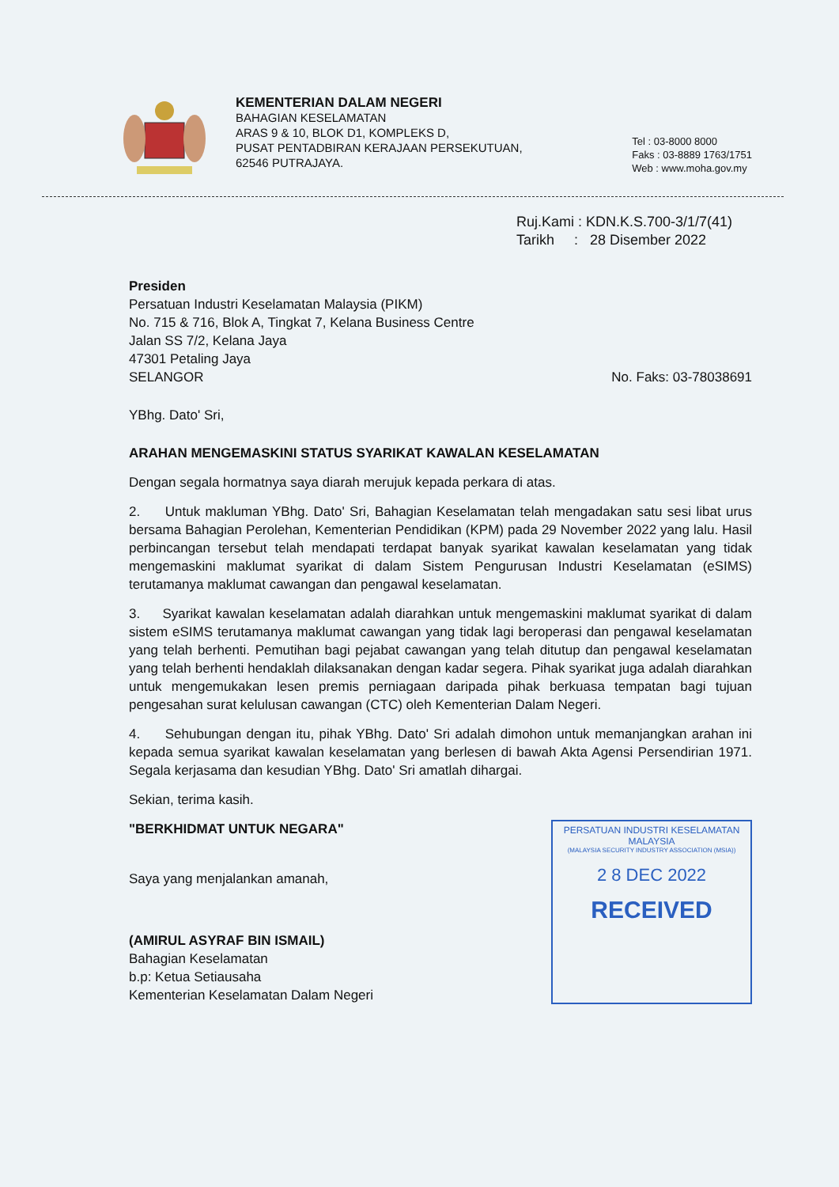KEMENTERIAN DALAM NEGERI
BAHAGIAN KESELAMATAN
ARAS 9 & 10, BLOK D1, KOMPLEKS D,
PUSAT PENTADBIRAN KERAJAAN PERSEKUTUAN,
62546 PUTRAJAYA.
Tel : 03-8000 8000
Faks : 03-8889 1763/1751
Web : www.moha.gov.my
Ruj.Kami : KDN.K.S.700-3/1/7(41)
Tarikh : 28 Disember 2022
Presiden
Persatuan Industri Keselamatan Malaysia (PIKM)
No. 715 & 716, Blok A, Tingkat 7, Kelana Business Centre
Jalan SS 7/2, Kelana Jaya
47301 Petaling Jaya
SELANGOR No. Faks: 03-78038691
YBhg. Dato' Sri,
ARAHAN MENGEMASKINI STATUS SYARIKAT KAWALAN KESELAMATAN
Dengan segala hormatnya saya diarah merujuk kepada perkara di atas.
2. Untuk makluman YBhg. Dato' Sri, Bahagian Keselamatan telah mengadakan satu sesi libat urus bersama Bahagian Perolehan, Kementerian Pendidikan (KPM) pada 29 November 2022 yang lalu. Hasil perbincangan tersebut telah mendapati terdapat banyak syarikat kawalan keselamatan yang tidak mengemaskini maklumat syarikat di dalam Sistem Pengurusan Industri Keselamatan (eSIMS) terutamanya maklumat cawangan dan pengawal keselamatan.
3. Syarikat kawalan keselamatan adalah diarahkan untuk mengemaskini maklumat syarikat di dalam sistem eSIMS terutamanya maklumat cawangan yang tidak lagi beroperasi dan pengawal keselamatan yang telah berhenti. Pemutihan bagi pejabat cawangan yang telah ditutup dan pengawal keselamatan yang telah berhenti hendaklah dilaksanakan dengan kadar segera. Pihak syarikat juga adalah diarahkan untuk mengemukakan lesen premis perniagaan daripada pihak berkuasa tempatan bagi tujuan pengesahan surat kelulusan cawangan (CTC) oleh Kementerian Dalam Negeri.
4. Sehubungan dengan itu, pihak YBhg. Dato' Sri adalah dimohon untuk memanjangkan arahan ini kepada semua syarikat kawalan keselamatan yang berlesen di bawah Akta Agensi Persendirian 1971. Segala kerjasama dan kesudian YBhg. Dato' Sri amatlah dihargai.
Sekian, terima kasih.
"BERKHIDMAT UNTUK NEGARA"
Saya yang menjalankan amanah,
(AMIRUL ASYRAF BIN ISMAIL)
Bahagian Keselamatan
b.p: Ketua Setiausaha
Kementerian Keselamatan Dalam Negeri
PERSATUAN INDUSTRI KESELAMATAN MALAYSIA
(MALAYSIA SECURITY INDUSTRY ASSOCIATION (MSIA))
2 8 DEC 2022
RECEIVED